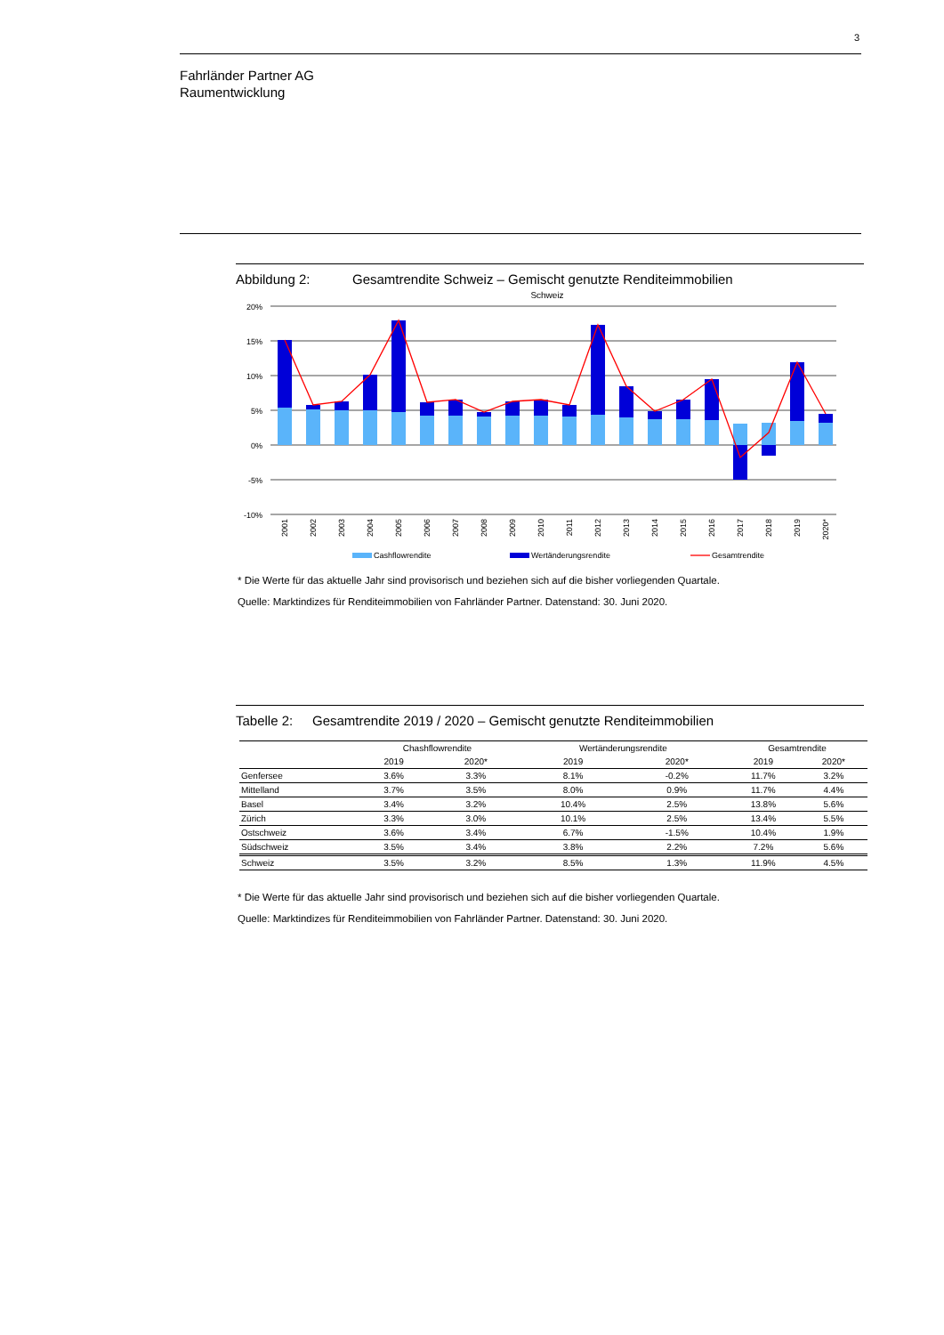3
Fahrländer Partner AG
Raumentwicklung
Abbildung 2: Gesamtrendite Schweiz – Gemischt genutzte Renditeimmobilien
Schweiz
20%
15%
10%
5%
0%
-5%
-10%
2001
2002
2003
2004
2005
2006
2007
2008
2009
2010
2011
2012
2013
2014
2015
2016
2017
2018
2019
2020*
Cashflowrendite
Wertänderungsrendite
Gesamtrendite
* Die Werte für das aktuelle Jahr sind provisorisch und beziehen sich auf die bisher vorliegenden Quartale.
Quelle: Marktindizes für Renditeimmobilien von Fahrländer Partner. Datenstand: 30. Juni 2020.
Tabelle 2: Gesamtrendite 2019 / 2020 – Gemischt genutzte Renditeimmobilien
| | Chashflowrendite | | Wertänderungsrendite | | Gesamtrendite | |
| --- | --- | --- | --- | --- | --- | --- |
| | 2019 | 2020* | 2019 | 2020* | 2019 | 2020* |
| Genfersee | 3.6% | 3.3% | 8.1% | -0.2% | 11.7% | 3.2% |
| Mittelland | 3.7% | 3.5% | 8.0% | 0.9% | 11.7% | 4.4% |
| Basel | 3.4% | 3.2% | 10.4% | 2.5% | 13.8% | 5.6% |
| Zürich | 3.3% | 3.0% | 10.1% | 2.5% | 13.4% | 5.5% |
| Ostschweiz | 3.6% | 3.4% | 6.7% | -1.5% | 10.4% | 1.9% |
| Südschweiz | 3.5% | 3.4% | 3.8% | 2.2% | 7.2% | 5.6% |
| Schweiz | 3.5% | 3.2% | 8.5% | 1.3% | 11.9% | 4.5% |
* Die Werte für das aktuelle Jahr sind provisorisch und beziehen sich auf die bisher vorliegenden Quartale.
Quelle: Marktindizes für Renditeimmobilien von Fahrländer Partner. Datenstand: 30. Juni 2020.